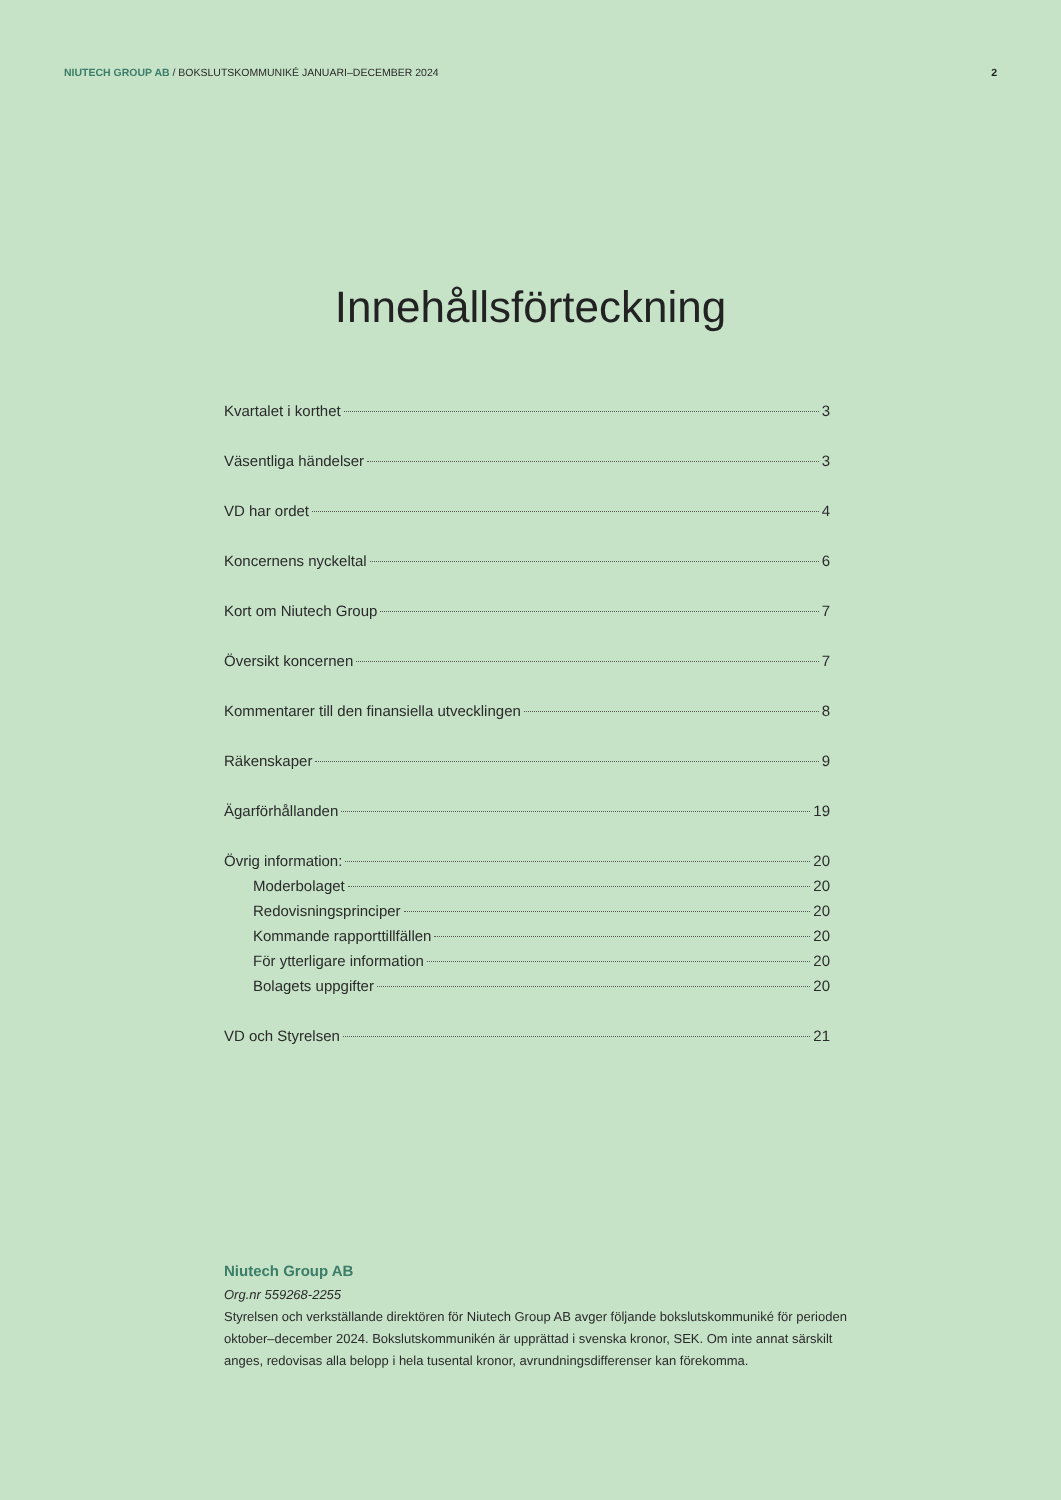NIUTECH GROUP AB / BOKSLUTSKOMMUNIKÉ JANUARI–DECEMBER 2024
2
Innehållsförteckning
Kvartalet i korthet 3
Väsentliga händelser 3
VD har ordet 4
Koncernens nyckeltal 6
Kort om Niutech Group 7
Översikt koncernen 7
Kommentarer till den finansiella utvecklingen 8
Räkenskaper 9
Ägarförhållanden 19
Övrig information: 20
Moderbolaget 20
Redovisningsprinciper 20
Kommande rapporttillfällen 20
För ytterligare information 20
Bolagets uppgifter 20
VD och Styrelsen 21
Niutech Group AB
Org.nr 559268-2255
Styrelsen och verkställande direktören för Niutech Group AB avger följande bokslutskommuniké för perioden oktober–december 2024. Bokslutskommunikén är upprättad i svenska kronor, SEK. Om inte annat särskilt anges, redovisas alla belopp i hela tusental kronor, avrundningsdifferenser kan förekomma.